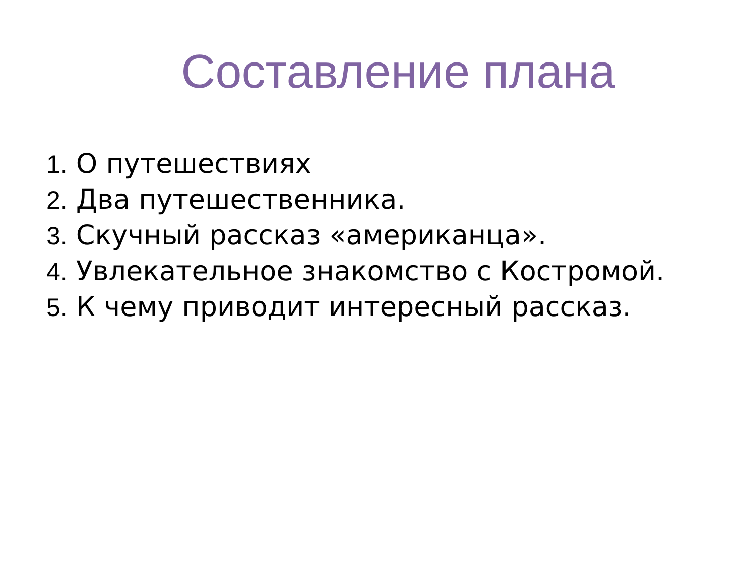Составление плана
1. О путешествиях
2. Два путешественника.
3. Скучный рассказ «американца».
4. Увлекательное знакомство с Костромой.
5. К чему приводит интересный рассказ.